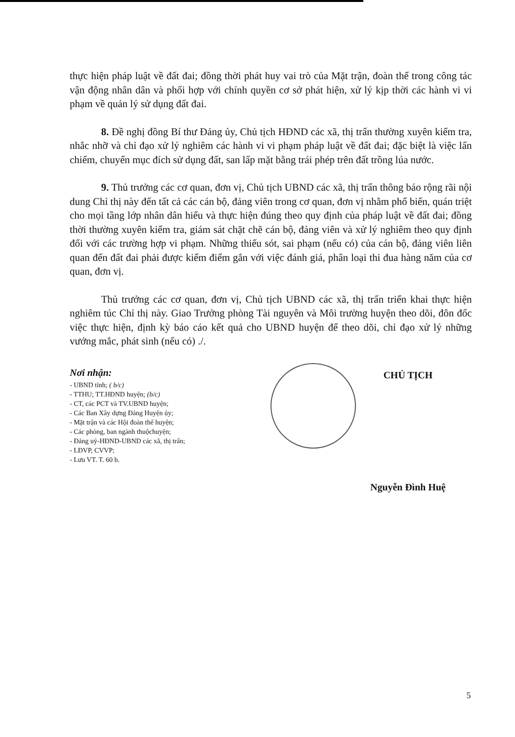thực hiện pháp luật về đất đai; đồng thời phát huy vai trò của Mặt trận, đoàn thể trong công tác vận động nhân dân và phối hợp với chính quyền cơ sở phát hiện, xử lý kịp thời các hành vi vi phạm về quản lý sử dụng đất đai.
8. Đề nghị đồng Bí thư Đảng ủy, Chủ tịch HĐND các xã, thị trấn thường xuyên kiểm tra, nhắc nhỡ và chỉ đạo xử lý nghiêm các hành vi vi phạm pháp luật về đất đai; đặc biệt là việc lấn chiếm, chuyển mục đích sử dụng đất, san lấp mặt bằng trái phép trên đất trồng lúa nước.
9. Thủ trưởng các cơ quan, đơn vị, Chủ tịch UBND các xã, thị trấn thông báo rộng rãi nội dung Chỉ thị này đến tất cả các cán bộ, đảng viên trong cơ quan, đơn vị nhằm phổ biến, quán triệt cho mọi tầng lớp nhân dân hiểu và thực hiện đúng theo quy định của pháp luật về đất đai; đồng thời thường xuyên kiểm tra, giám sát chặt chẽ cán bộ, đảng viên và xử lý nghiêm theo quy định đối với các trường hợp vi phạm. Những thiếu sót, sai phạm (nếu có) của cán bộ, đảng viên liên quan đến đất đai phải được kiểm điểm gắn với việc đánh giá, phân loại thi đua hàng năm của cơ quan, đơn vị.
Thủ trưởng các cơ quan, đơn vị, Chủ tịch UBND các xã, thị trấn triển khai thực hiện nghiêm túc Chỉ thị này. Giao Trưởng phòng Tài nguyên và Môi trường huyện theo dõi, đôn đốc việc thực hiện, định kỳ báo cáo kết quả cho UBND huyện để theo dõi, chỉ đạo xử lý những vướng mắc, phát sinh (nếu có) ./.
Nơi nhận:
- UBND tỉnh; ( b/c)
- TTHU; TT.HĐND huyện; (b/c)
- CT, các PCT và TV.UBND huyện;
- Các Ban Xây dựng Đảng Huyện ủy;
- Mặt trận và các Hội đoàn thể huyện;
- Các phòng, ban ngành thuộchuyện;
- Đảng uỷ-HĐND-UBND các xã, thị trấn;
- LĐVP, CVVP;
- Lưu VT. T. 60 b.
CHỦ TỊCH
Nguyễn Đình Huệ
5